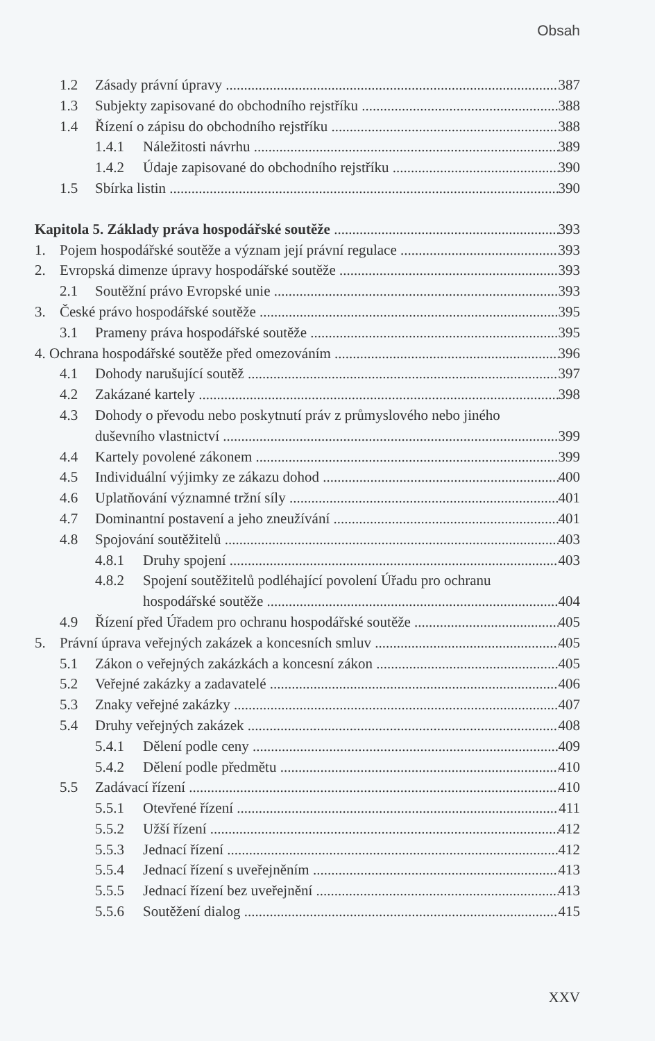Obsah
1.2 Zásady právní úpravy 387
1.3 Subjekty zapisované do obchodního rejstříku 388
1.4 Řízení o zápisu do obchodního rejstříku 388
1.4.1 Náležitosti návrhu 389
1.4.2 Údaje zapisované do obchodního rejstříku 390
1.5 Sbírka listin 390
Kapitola 5. Základy práva hospodářské soutěže 393
1. Pojem hospodářské soutěže a význam její právní regulace 393
2. Evropská dimenze úpravy hospodářské soutěže 393
2.1 Soutěžní právo Evropské unie 393
3. České právo hospodářské soutěže 395
3.1 Prameny práva hospodářské soutěže 395
4. Ochrana hospodářské soutěže před omezováním 396
4.1 Dohody narušující soutěž 397
4.2 Zakázané kartely 398
4.3 Dohody o převodu nebo poskytnutí práv z průmyslového nebo jiného
duševního vlastnictví 399
4.4 Kartely povolené zákonem 399
4.5 Individuální výjimky ze zákazu dohod 400
4.6 Uplatňování významné tržní síly 401
4.7 Dominantní postavení a jeho zneužívání 401
4.8 Spojování soutěžitelů 403
4.8.1 Druhy spojení 403
4.8.2 Spojení soutěžitelů podléhající povolení Úřadu pro ochranu
hospodářské soutěže 404
4.9 Řízení před Úřadem pro ochranu hospodářské soutěže 405
5. Právní úprava veřejných zakázek a koncesních smluv 405
5.1 Zákon o veřejných zakázkách a koncesní zákon 405
5.2 Veřejné zakázky a zadavatelé 406
5.3 Znaky veřejné zakázky 407
5.4 Druhy veřejných zakázek 408
5.4.1 Dělení podle ceny 409
5.4.2 Dělení podle předmětu 410
5.5 Zadávací řízení 410
5.5.1 Otevřené řízení 411
5.5.2 Užší řízení 412
5.5.3 Jednací řízení 412
5.5.4 Jednací řízení s uveřejněním 413
5.5.5 Jednací řízení bez uveřejnění 413
5.5.6 Soutěžení dialog 415
XXV